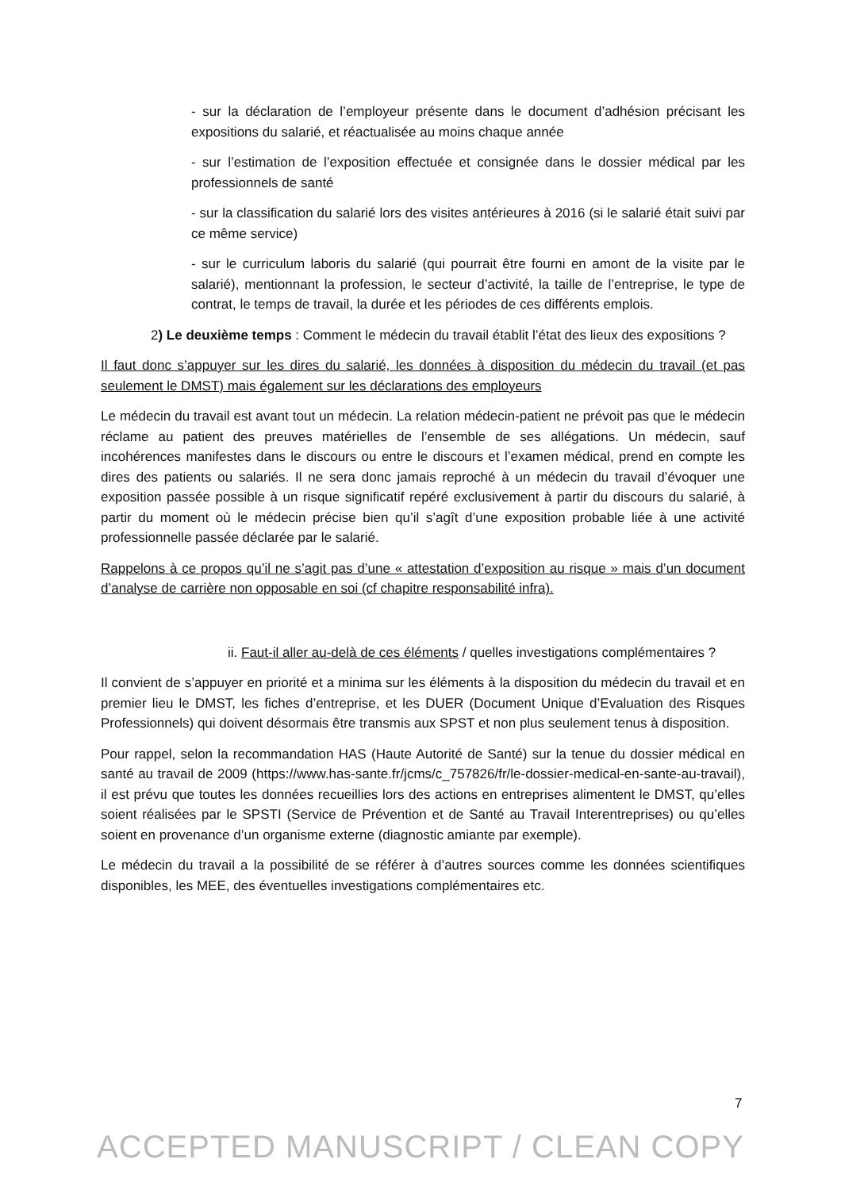- sur la déclaration de l’employeur présente dans le document d’adhésion précisant les expositions du salarié, et réactualisée au moins chaque année
- sur l’estimation de l’exposition effectuée et consignée dans le dossier médical par les professionnels de santé
- sur la classification du salarié lors des visites antérieures à 2016 (si le salarié était suivi par ce même service)
- sur le curriculum laboris du salarié (qui pourrait être fourni en amont de la visite par le salarié), mentionnant la profession, le secteur d’activité, la taille de l’entreprise, le type de contrat, le temps de travail, la durée et les périodes de ces différents emplois.
2) Le deuxième temps : Comment le médecin du travail établit l’état des lieux des expositions ?
Il faut donc s’appuyer sur les dires du salarié, les données à disposition du médecin du travail (et pas seulement le DMST) mais également sur les déclarations des employeurs
Le médecin du travail est avant tout un médecin. La relation médecin-patient ne prévoit pas que le médecin réclame au patient des preuves matérielles de l’ensemble de ses allégations. Un médecin, sauf incohérences manifestes dans le discours ou entre le discours et l’examen médical, prend en compte les dires des patients ou salariés. Il ne sera donc jamais reproché à un médecin du travail d’évoquer une exposition passée possible à un risque significatif repéré exclusivement à partir du discours du salarié, à partir du moment où le médecin précise bien qu’il s’agît d’une exposition probable liée à une activité professionnelle passée déclarée par le salarié.
Rappelons à ce propos qu’il ne s’agit pas d’une « attestation d’exposition au risque » mais d’un document d’analyse de carrière non opposable en soi (cf chapitre responsabilité infra).
ii. Faut-il aller au-delà de ces éléments / quelles investigations complémentaires ?
Il convient de s’appuyer en priorité et a minima sur les éléments à la disposition du médecin du travail et en premier lieu le DMST, les fiches d’entreprise, et les DUER (Document Unique d’Evaluation des Risques Professionnels) qui doivent désormais être transmis aux SPST et non plus seulement tenus à disposition.
Pour rappel, selon la recommandation HAS (Haute Autorité de Santé) sur la tenue du dossier médical en santé au travail de 2009 (https://www.has-sante.fr/jcms/c_757826/fr/le-dossier-medical-en-sante-au-travail), il est prévu que toutes les données recueillies lors des actions en entreprises alimentent le DMST, qu’elles soient réalisées par le SPSTI (Service de Prévention et de Santé au Travail Interentreprises) ou qu’elles soient en provenance d’un organisme externe (diagnostic amiante par exemple).
Le médecin du travail a la possibilité de se référer à d’autres sources comme les données scientifiques disponibles, les MEE, des éventuelles investigations complémentaires etc.
7
ACCEPTED MANUSCRIPT / CLEAN COPY